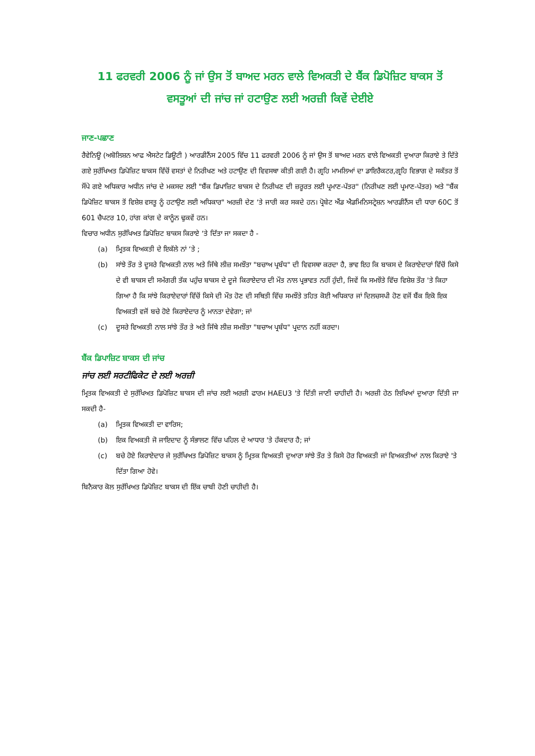11 ਫਰਵਰੀ 2006 ਨੂੰ ਜਾਂ ਉਸ ਤੋਂ ਬਾਅਦ ਮਰਨ ਵਾਲੇ ਵਿਅਕਤੀ ਦੇ ਬੈਂਕ ਡਿਪੋਜ਼ਿਟ ਬਾਕਸ ਤੋਂ ਵਸਤੂਆਂ ਦੀ ਜਾਂਚ ਜਾਂ ਹਟਾਉਣ ਲਈ ਅਰਜ਼ੀ ਕਿਵੇਂ ਦੇਈਏ
ਜਾਣ-ਪਛਾਣ
ਰੈਵੇਨਿਊ (ਅਬੋਲਿਸ਼ਨ ਆਫ ਐਸਟੇਟ ਡਿਊਟੀ ) ਆਰਡੀਨੈਂਸ 2005 ਵਿੱਚ 11 ਫਰਵਰੀ 2006 ਨੂੰ ਜਾਂ ਉਸ ਤੋਂ ਬਾਅਦ ਮਰਨ ਵਾਲੇ ਵਿਅਕਤੀ ਦੁਆਰਾ ਕਿਰਾਏ ਤੇ ਦਿੱਤੇ ਗਏ ਸੁਰੱਖਿਅਤ ਡਿਪੋਜ਼ਿਟ ਬਾਕਸ ਵਿੱਚੋਂ ਵਸਤਾਂ ਦੇ ਨਿਰੀਖਣ ਅਤੇ ਹਟਾਉਣ ਦੀ ਵਿਵਸਥਾ ਕੀਤੀ ਗਈ ਹੈ। ਗ੍ਰਹਿ ਮਾਮਲਿਆਂ ਦਾ ਡਾਇਰੈਕਟਰ,ਗ੍ਰਹਿ ਵਿਭਾਗ ਦੇ ਸਕੱਤਰ ਤੋਂ ਸੌਂਪੇ ਗਏ ਅਧਿਕਾਰ ਅਧੀਨ ਜਾਂਚ ਦੇ ਮਕਸਦ ਲਈ "ਬੈਂਕ ਡਿਪਾਜ਼ਿਟ ਬਾਕਸ ਦੇ ਨਿਰੀਖਣ ਦੀ ਜ਼ਰੂਰਤ ਲਈ ਪ੍ਰਮਾਣ-ਪੱਤਰ" (ਨਿਰੀਖਣ ਲਈ ਪ੍ਰਮਾਣ-ਪੱਤਰ) ਅਤੇ "ਬੈਂਕ ਡਿਪੋਜ਼ਿਟ ਬਾਕਸ ਤੋਂ ਵਿਸ਼ੇਸ਼ ਵਸਤੂ ਨੂੰ ਹਟਾਉਣ ਲਈ ਅਧਿਕਾਰ" ਅਰਜ਼ੀ ਦੇਣ ‘ਤੇ ਜਾਰੀ ਕਰ ਸਕਦੇ ਹਨ। ਪ੍ਰੋਬੇਟ ਐਂਡ ਐਡਮਿਨਿਸਟ੍ਰੇਸ਼ਨ ਆਰਡੀਨੈਂਸ ਦੀ ਧਾਰਾ 60C ਤੋਂ 601 ਚੈਪਟਰ 10, ਹਾਂਗ ਕਾਂਗ ਦੇ ਕਾਨੂੰਨ ਢੁਕਵੇਂ ਹਨ।
ਵਿਚਾਰ ਅਧੀਨ ਸੁਰੱਖਿਅਤ ਡਿਪੋਜ਼ਿਟ ਬਾਕਸ ਕਿਰਾਏ ‘ਤੇ ਦਿੱਤਾ ਜਾ ਸਕਦਾ ਹੈ -
(a) ਮ੍ਰਿਤਕ ਵਿਅਕਤੀ ਦੇ ਇਕੱਲੇ ਨਾਂ ‘ਤੇ ;
(b) ਸਾਂਝੇ ਤੌਰ ਤੇ ਦੂਸਰੇ ਵਿਅਕਤੀ ਨਾਲ ਅਤੇ ਜਿੱਥੇ ਲੀਜ਼ ਸਮਝੌਤਾ "ਬਚਾਅ ਪ੍ਰਬੰਧ" ਦੀ ਵਿਵਸਥਾ ਕਰਦਾ ਹੈ, ਭਾਵ ਇਹ ਕਿ ਬਾਕਸ ਦੇ ਕਿਰਾਏਦਾਰਾਂ ਵਿੱਚੋਂ ਕਿਸੇ ਦੇ ਵੀ ਬਾਕਸ ਦੀ ਸਮੱਗਰੀ ਤੱਕ ਪਹੁੰਚ ਬਾਕਸ ਦੇ ਦੂਜੇ ਕਿਰਾਏਦਾਰ ਦੀ ਮੌਤ ਨਾਲ ਪ੍ਰਭਾਵਤ ਨਹੀਂ ਹੁੰਦੀ, ਜਿਵੇਂ ਕਿ ਸਮਝੌਤੇ ਵਿੱਚ ਵਿਸ਼ੇਸ਼ ਤੌਰ 'ਤੇ ਕਿਹਾ ਗਿਆ ਹੈ ਕਿ ਸਾਂਝੇ ਕਿਰਾਏਦਾਰਾਂ ਵਿੱਚੋਂ ਕਿਸੇ ਦੀ ਮੌਤ ਹੋਣ ਦੀ ਸਥਿਤੀ ਵਿੱਚ ਸਮਝੌਤੇ ਤਹਿਤ ਕੋਈ ਅਧਿਕਾਰ ਜਾਂ ਦਿਲਚਸਪੀ ਹੋਣ ਵਜੋਂ ਬੈਂਕ ਇਕੋ ਇਕ ਵਿਅਕਤੀ ਵਜੋਂ ਬਚੇ ਹੋਏ ਕਿਰਾਏਦਾਰ ਨੂੰ ਮਾਨਤਾ ਦੇਵੇਗਾ; ਜਾਂ
(c) ਦੂਸਰੇ ਵਿਅਕਤੀ ਨਾਲ ਸਾਂਝੇ ਤੌਰ ਤੇ ਅਤੇ ਜਿੱਥੇ ਲੀਜ਼ ਸਮਝੌਤਾ "ਬਚਾਅ ਪ੍ਰਬੰਧ" ਪ੍ਰਦਾਨ ਨਹੀਂ ਕਰਦਾ।
ਬੈਂਕ ਡਿਪਾਜ਼ਿਟ ਬਾਕਸ ਦੀ ਜਾਂਚ
ਜਾਂਚ ਲਈ ਸਰਟੀਫਿਕੇਟ ਦੇ ਲਈ ਅਰਜ਼ੀ
ਮ੍ਰਿਤਕ ਵਿਅਕਤੀ ਦੇ ਸੁਰੱਖਿਅਤ ਡਿਪੋਜ਼ਿਟ ਬਾਕਸ ਦੀ ਜਾਂਚ ਲਈ ਅਰਜ਼ੀ ਫਾਰਮ HAEU3 'ਤੇ ਦਿੱਤੀ ਜਾਣੀ ਚਾਹੀਦੀ ਹੈ। ਅਰਜ਼ੀ ਹੇਠ ਲਿਖਿਆਂ ਦੁਆਰਾ ਦਿੱਤੀ ਜਾ ਸਕਦੀ ਹੈ-
(a) ਮ੍ਰਿਤਕ ਵਿਅਕਤੀ ਦਾ ਵਾਰਿਸ;
(b) ਇਕ ਵਿਅਕਤੀ ਜੋ ਜਾਇਦਾਦ ਨੂੰ ਸੰਭਾਲਣ ਵਿੱਚ ਪਹਿਲ ਦੇ ਆਧਾਰ 'ਤੇ ਹੱਕਦਾਰ ਹੈ; ਜਾਂ
(c) ਬਚੇ ਹੋਏ ਕਿਰਾਏਦਾਰ ਜੇ ਸੁਰੱਖਿਅਤ ਡਿਪੋਜ਼ਿਟ ਬਾਕਸ ਨੂੰ ਮ੍ਰਿਤਕ ਵਿਅਕਤੀ ਦੁਆਰਾ ਸਾਂਝੇ ਤੌਰ ਤੇ ਕਿਸੇ ਹੋਰ ਵਿਅਕਤੀ ਜਾਂ ਵਿਅਕਤੀਆਂ ਨਾਲ ਕਿਰਾਏ 'ਤੇ ਦਿੱਤਾ ਗਿਆ ਹੋਵੇ।
ਬਿਨੈਕਾਰ ਕੋਲ ਸੁਰੱਖਿਅਤ ਡਿਪੋਜ਼ਿਟ ਬਾਕਸ ਦੀ ਇੱਕ ਚਾਬੀ ਹੋਣੀ ਚਾਹੀਦੀ ਹੈ।